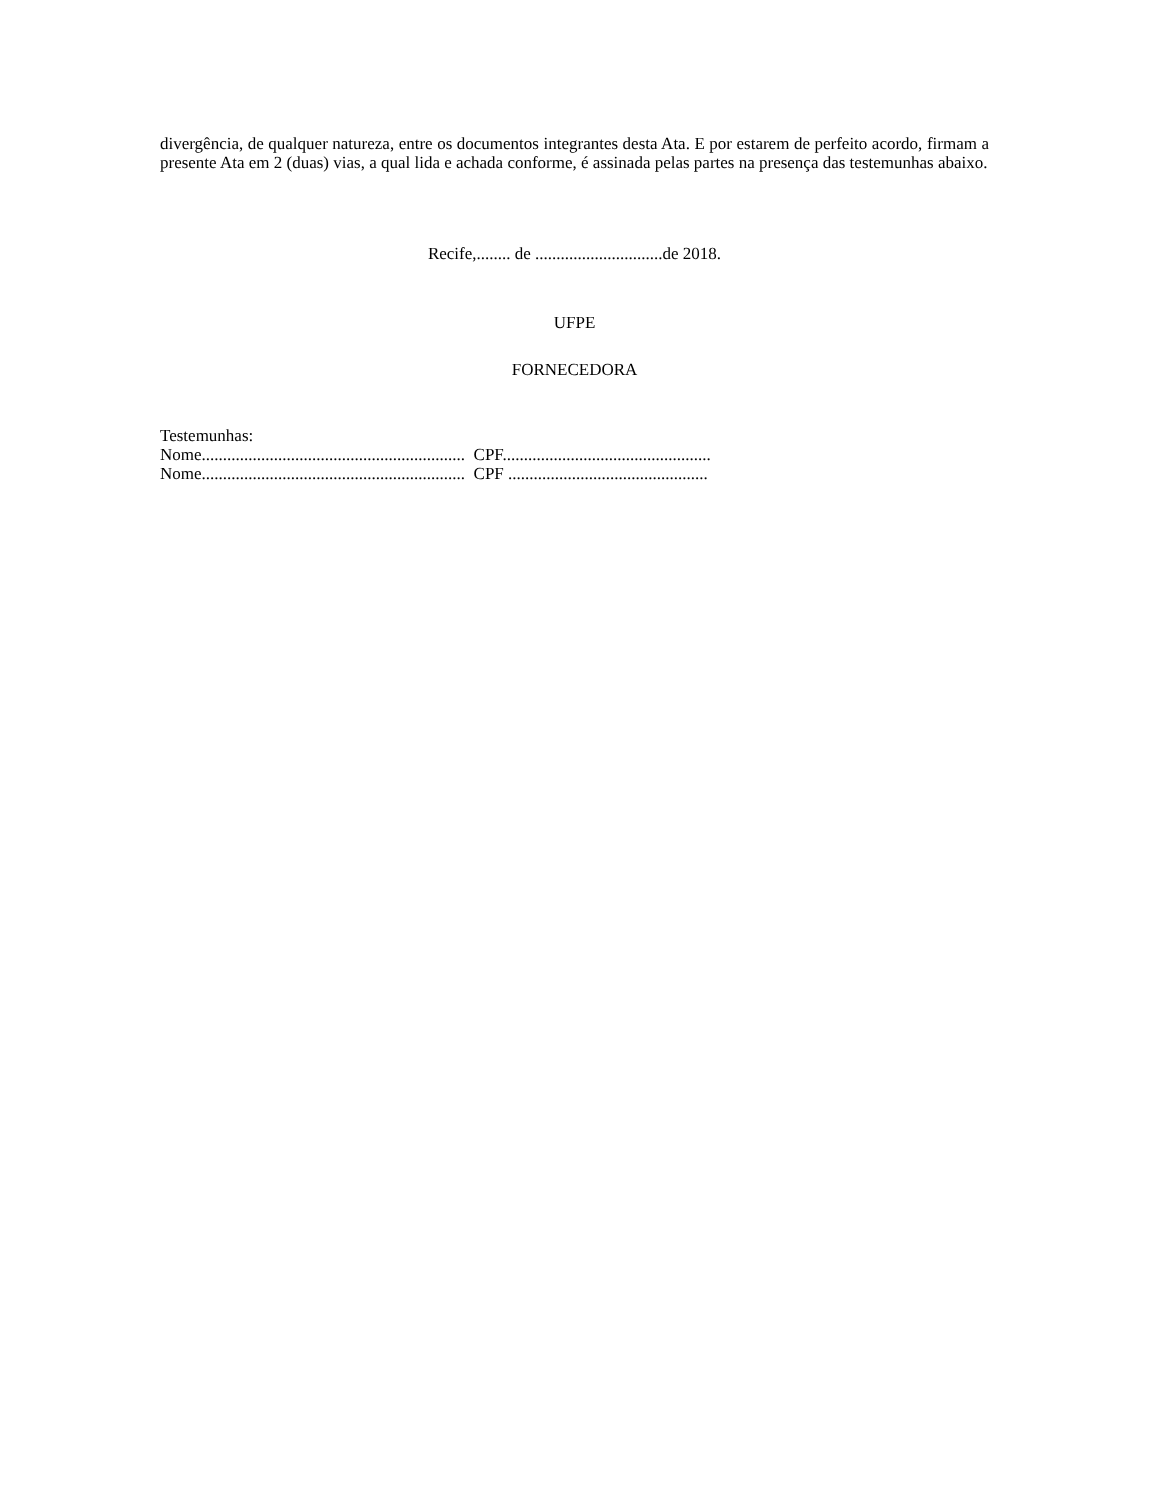divergência, de qualquer natureza, entre os documentos integrantes desta Ata. E por estarem de perfeito acordo, firmam a presente Ata em 2 (duas) vias, a qual lida e achada conforme, é assinada pelas partes na presença das testemunhas abaixo.
Recife,........ de ..............................de 2018.
UFPE
FORNECEDORA
Testemunhas:
Nome.............................................................. CPF.................................................
Nome.............................................................. CPF ...............................................